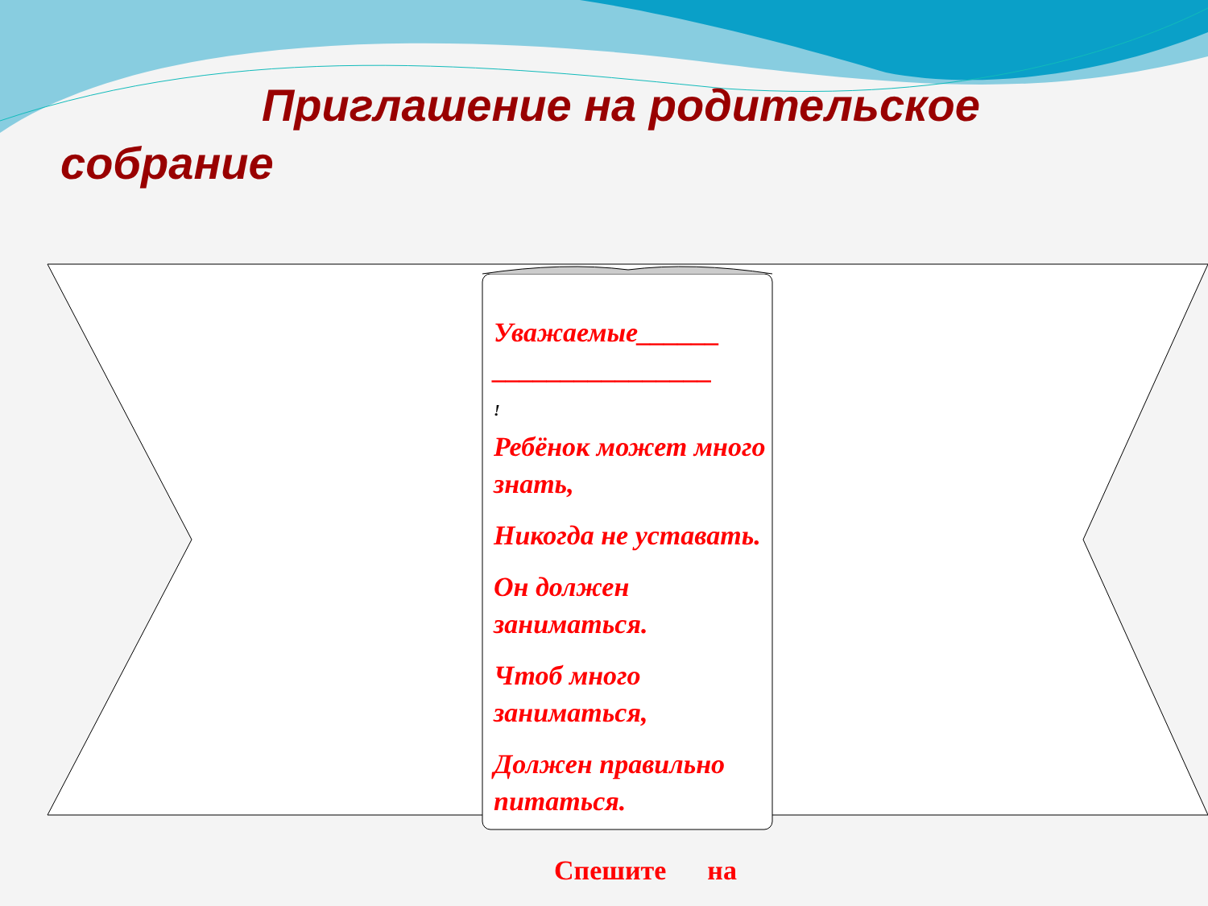Приглашение на родительское
собрание
Уважаемые______
________________
!
Ребёнок может много знать,
Никогда не уставать.
Он должен заниматься.
Чтоб много заниматься,
Должен правильно питаться.
Спешите на